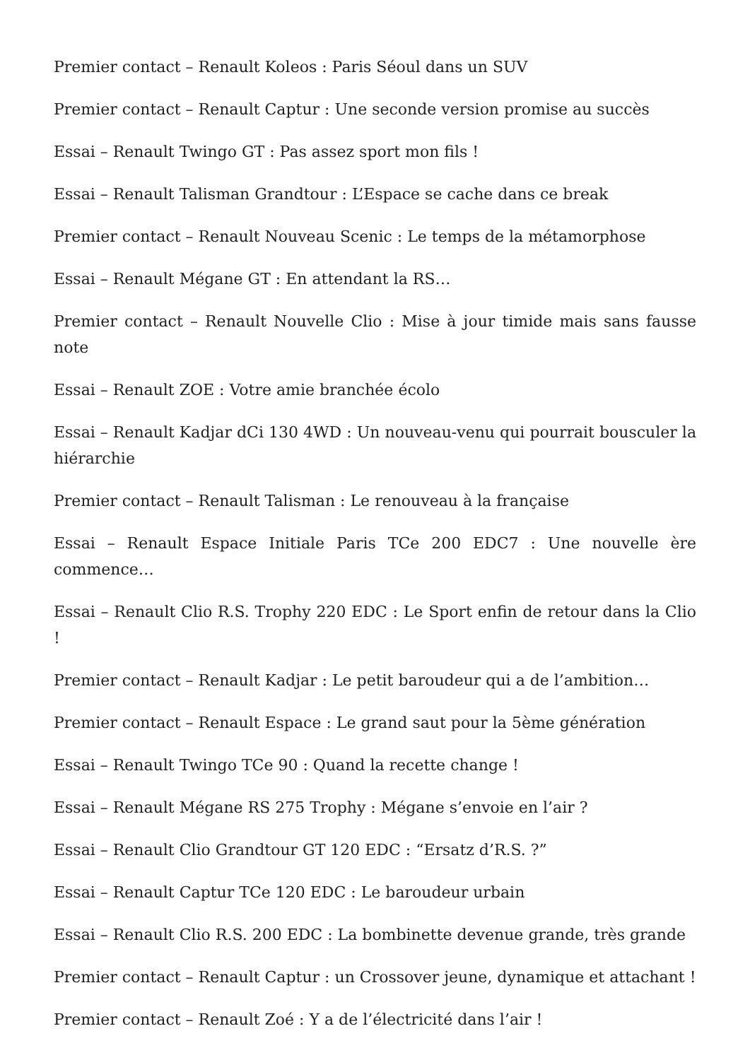Premier contact – Renault Koleos : Paris Séoul dans un SUV
Premier contact – Renault Captur : Une seconde version promise au succès
Essai – Renault Twingo GT : Pas assez sport mon fils !
Essai – Renault Talisman Grandtour : L’Espace se cache dans ce break
Premier contact – Renault Nouveau Scenic : Le temps de la métamorphose
Essai – Renault Mégane GT : En attendant la RS…
Premier contact – Renault Nouvelle Clio : Mise à jour timide mais sans fausse note
Essai – Renault ZOE : Votre amie branchée écolo
Essai – Renault Kadjar dCi 130 4WD : Un nouveau-venu qui pourrait bousculer la hiérarchie
Premier contact – Renault Talisman : Le renouveau à la française
Essai – Renault Espace Initiale Paris TCe 200 EDC7 : Une nouvelle ère commence…
Essai – Renault Clio R.S. Trophy 220 EDC : Le Sport enfin de retour dans la Clio !
Premier contact – Renault Kadjar : Le petit baroudeur qui a de l’ambition…
Premier contact – Renault Espace : Le grand saut pour la 5ème génération
Essai – Renault Twingo TCe 90 : Quand la recette change !
Essai – Renault Mégane RS 275 Trophy : Mégane s’envoie en l’air ?
Essai – Renault Clio Grandtour GT 120 EDC : “Ersatz d’R.S. ?”
Essai – Renault Captur TCe 120 EDC : Le baroudeur urbain
Essai – Renault Clio R.S. 200 EDC : La bombinette devenue grande, très grande
Premier contact – Renault Captur : un Crossover jeune, dynamique et attachant !
Premier contact – Renault Zoé : Y a de l’électricité dans l’air !